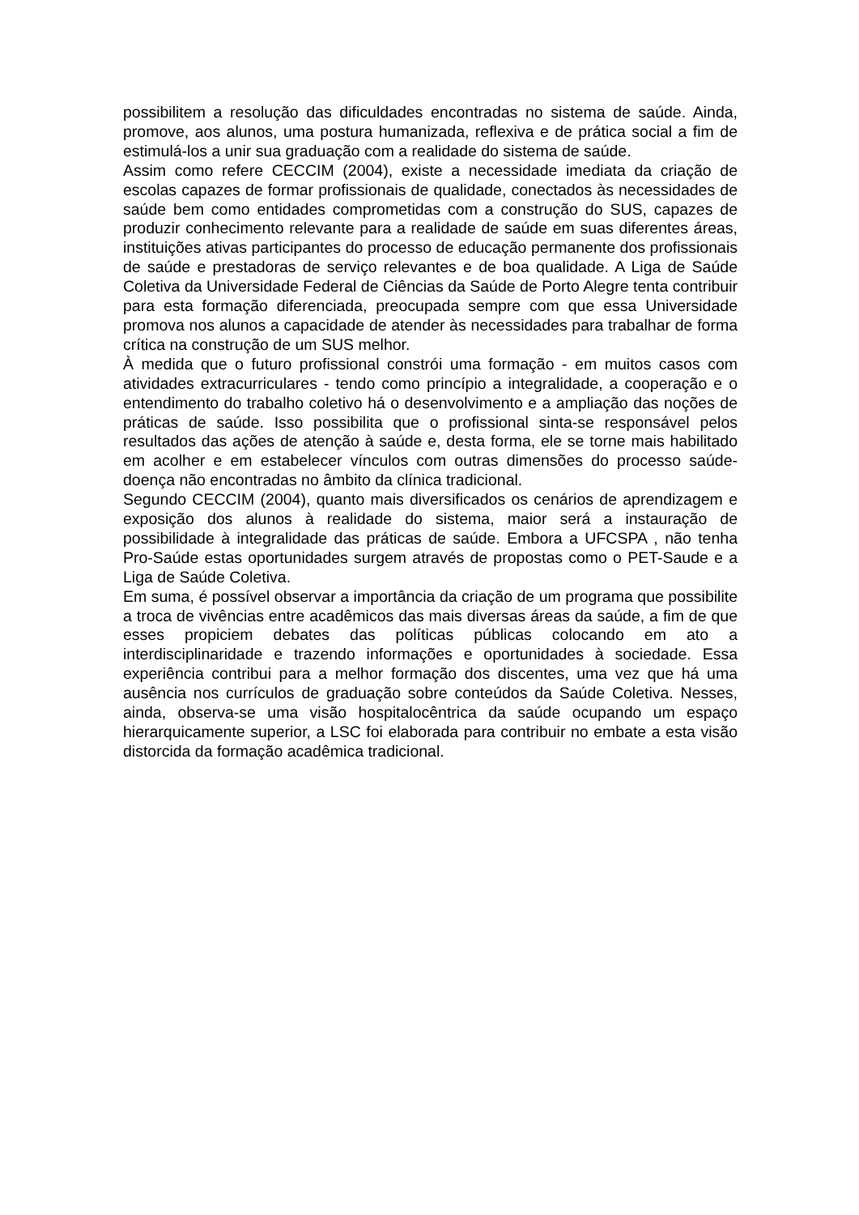possibilitem a resolução das dificuldades encontradas no sistema de saúde. Ainda, promove, aos alunos, uma postura humanizada, reflexiva e de prática social a fim de estimulá-los a unir sua graduação com a realidade do sistema de saúde.
Assim como refere CECCIM (2004), existe a necessidade imediata da criação de escolas capazes de formar profissionais de qualidade, conectados às necessidades de saúde bem como entidades comprometidas com a construção do SUS, capazes de produzir conhecimento relevante para a realidade de saúde em suas diferentes áreas, instituições ativas participantes do processo de educação permanente dos profissionais de saúde e prestadoras de serviço relevantes e de boa qualidade. A Liga de Saúde Coletiva da Universidade Federal de Ciências da Saúde de Porto Alegre tenta contribuir para esta formação diferenciada, preocupada sempre com que essa Universidade promova nos alunos a capacidade de atender às necessidades para trabalhar de forma crítica na construção de um SUS melhor.
À medida que o futuro profissional constrói uma formação - em muitos casos com atividades extracurriculares - tendo como princípio a integralidade, a cooperação e o entendimento do trabalho coletivo há o desenvolvimento e a ampliação das noções de práticas de saúde. Isso possibilita que o profissional sinta-se responsável pelos resultados das ações de atenção à saúde e, desta forma, ele se torne mais habilitado em acolher e em estabelecer vínculos com outras dimensões do processo saúde-doença não encontradas no âmbito da clínica tradicional.
Segundo CECCIM (2004), quanto mais diversificados os cenários de aprendizagem e exposição dos alunos à realidade do sistema, maior será a instauração de possibilidade à integralidade das práticas de saúde. Embora a UFCSPA , não tenha Pro-Saúde estas oportunidades surgem através de propostas como o PET-Saude e a Liga de Saúde Coletiva.
Em suma, é possível observar a importância da criação de um programa que possibilite a troca de vivências entre acadêmicos das mais diversas áreas da saúde, a fim de que esses propiciem debates das políticas públicas colocando em ato a interdisciplinaridade e trazendo informações e oportunidades à sociedade. Essa experiência contribui para a melhor formação dos discentes, uma vez que há uma ausência nos currículos de graduação sobre conteúdos da Saúde Coletiva. Nesses, ainda, observa-se uma visão hospitalocêntrica da saúde ocupando um espaço hierarquicamente superior, a LSC foi elaborada para contribuir no embate a esta visão distorcida da formação acadêmica tradicional.